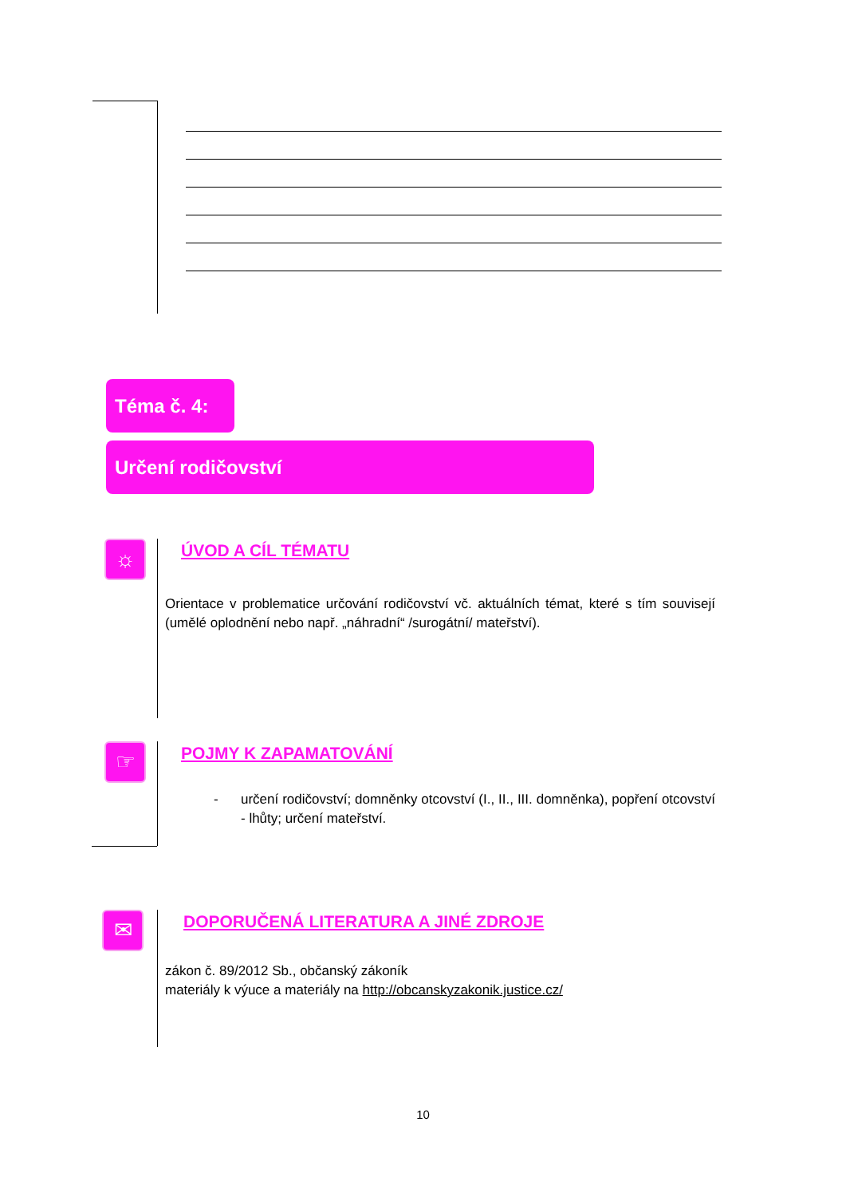Téma č. 4:
Určení rodičovství
☼ ÚVOD A CÍL TÉMATU
Orientace v problematice určování rodičovství vč. aktuálních témat, které s tím souvisejí (umělé oplodnění nebo např. „náhradní“ /surogátní/ mateřství).
☞ POJMY K ZAPAMATOVÁNÍ
- určení rodičovství; domněnky otcovství (I., II., III. domněnka), popření otcovství - lhůty; určení mateřství.
✉
DOPORUČENÁ LITERATURA A JINÉ ZDROJE
zákon č. 89/2012 Sb., občanský zákoník
materiály k výuce a materiály na http://obcanskyzakonik.justice.cz/
10